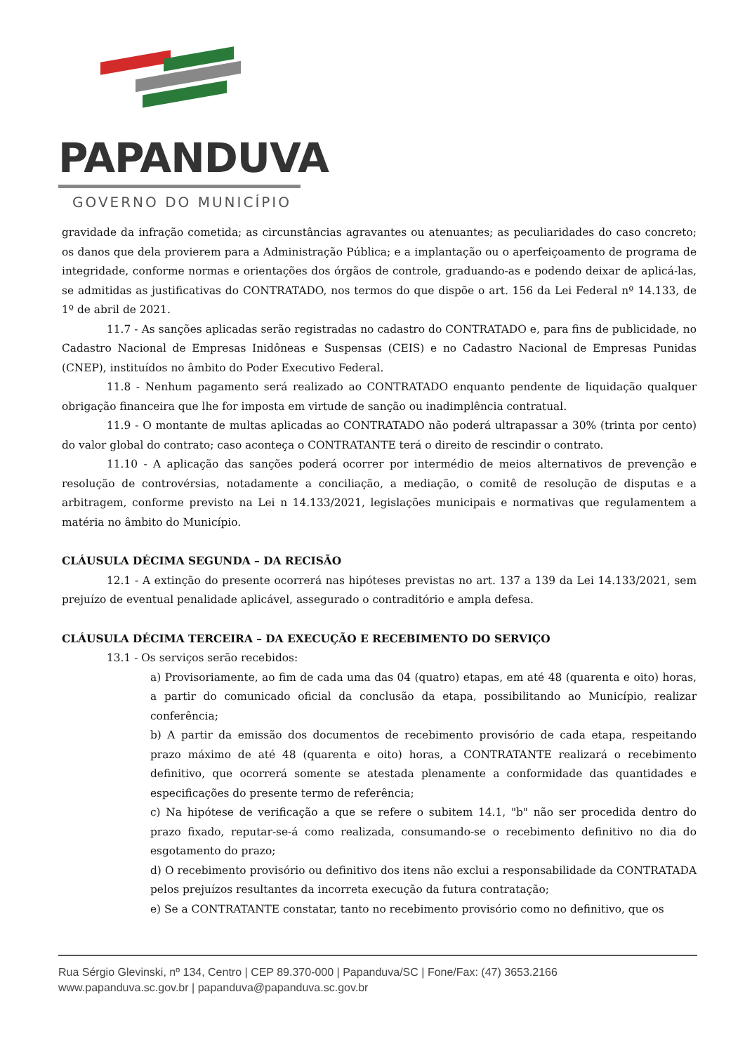PAPANDUVA
GOVERNO DO MUNICÍPIO
gravidade da infração cometida; as circunstâncias agravantes ou atenuantes; as peculiaridades do caso concreto; os danos que dela provierem para a Administração Pública; e a implantação ou o aperfeiçoamento de programa de integridade, conforme normas e orientações dos órgãos de controle, graduando-as e podendo deixar de aplicá-las, se admitidas as justificativas do CONTRATADO, nos termos do que dispõe o art. 156 da Lei Federal nº 14.133, de 1º de abril de 2021.
11.7 - As sanções aplicadas serão registradas no cadastro do CONTRATADO e, para fins de publicidade, no Cadastro Nacional de Empresas Inidôneas e Suspensas (CEIS) e no Cadastro Nacional de Empresas Punidas (CNEP), instituídos no âmbito do Poder Executivo Federal.
11.8 - Nenhum pagamento será realizado ao CONTRATADO enquanto pendente de liquidação qualquer obrigação financeira que lhe for imposta em virtude de sanção ou inadimplência contratual.
11.9 - O montante de multas aplicadas ao CONTRATADO não poderá ultrapassar a 30% (trinta por cento) do valor global do contrato; caso aconteça o CONTRATANTE terá o direito de rescindir o contrato.
11.10 - A aplicação das sanções poderá ocorrer por intermédio de meios alternativos de prevenção e resolução de controvérsias, notadamente a conciliação, a mediação, o comitê de resolução de disputas e a arbitragem, conforme previsto na Lei n 14.133/2021, legislações municipais e normativas que regulamentem a matéria no âmbito do Município.
CLÁUSULA DÉCIMA SEGUNDA – DA RECISÃO
12.1 - A extinção do presente ocorrerá nas hipóteses previstas no art. 137 a 139 da Lei 14.133/2021, sem prejuízo de eventual penalidade aplicável, assegurado o contraditório e ampla defesa.
CLÁUSULA DÉCIMA TERCEIRA – DA EXECUÇÃO E RECEBIMENTO DO SERVIÇO
13.1 - Os serviços serão recebidos:
a) Provisoriamente, ao fim de cada uma das 04 (quatro) etapas, em até 48 (quarenta e oito) horas, a partir do comunicado oficial da conclusão da etapa, possibilitando ao Município, realizar conferência;
b) A partir da emissão dos documentos de recebimento provisório de cada etapa, respeitando prazo máximo de até 48 (quarenta e oito) horas, a CONTRATANTE realizará o recebimento definitivo, que ocorrerá somente se atestada plenamente a conformidade das quantidades e especificações do presente termo de referência;
c) Na hipótese de verificação a que se refere o subitem 14.1, "b" não ser procedida dentro do prazo fixado, reputar-se-á como realizada, consumando-se o recebimento definitivo no dia do esgotamento do prazo;
d) O recebimento provisório ou definitivo dos itens não exclui a responsabilidade da CONTRATADA pelos prejuízos resultantes da incorreta execução da futura contratação;
e) Se a CONTRATANTE constatar, tanto no recebimento provisório como no definitivo, que os
Rua Sérgio Glevinski, nº 134, Centro | CEP 89.370-000 | Papanduva/SC | Fone/Fax: (47) 3653.2166
www.papanduva.sc.gov.br | papanduva@papanduva.sc.gov.br